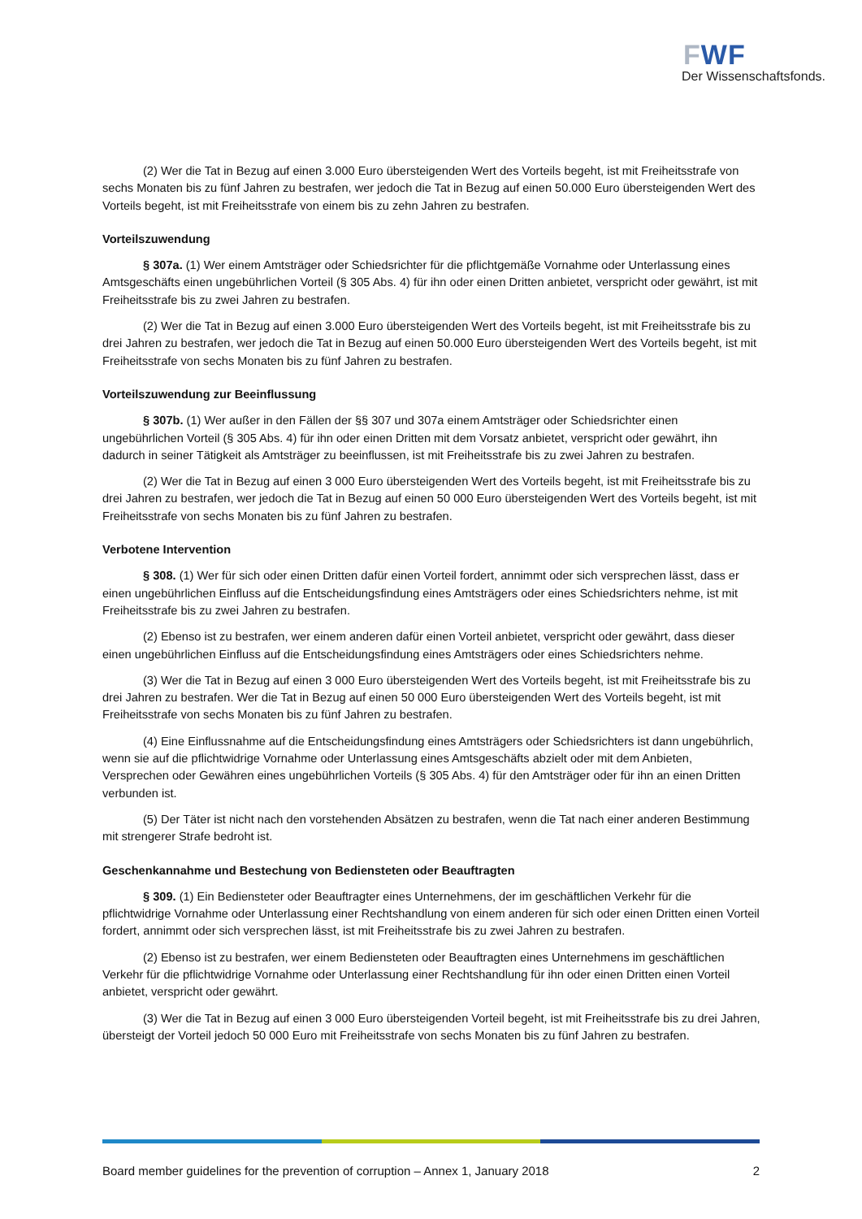FWF
Der Wissenschaftsfonds.
(2) Wer die Tat in Bezug auf einen 3.000 Euro übersteigenden Wert des Vorteils begeht, ist mit Freiheitsstrafe von sechs Monaten bis zu fünf Jahren zu bestrafen, wer jedoch die Tat in Bezug auf einen 50.000 Euro übersteigenden Wert des Vorteils begeht, ist mit Freiheitsstrafe von einem bis zu zehn Jahren zu bestrafen.
Vorteilszuwendung
§ 307a. (1) Wer einem Amtsträger oder Schiedsrichter für die pflichtgemäße Vornahme oder Unterlassung eines Amtsgeschäfts einen ungebührlichen Vorteil (§ 305 Abs. 4) für ihn oder einen Dritten anbietet, verspricht oder gewährt, ist mit Freiheitsstrafe bis zu zwei Jahren zu bestrafen.
(2) Wer die Tat in Bezug auf einen 3.000 Euro übersteigenden Wert des Vorteils begeht, ist mit Freiheitsstrafe bis zu drei Jahren zu bestrafen, wer jedoch die Tat in Bezug auf einen 50.000 Euro übersteigenden Wert des Vorteils begeht, ist mit Freiheitsstrafe von sechs Monaten bis zu fünf Jahren zu bestrafen.
Vorteilszuwendung zur Beeinflussung
§ 307b. (1) Wer außer in den Fällen der §§ 307 und 307a einem Amtsträger oder Schiedsrichter einen ungebührlichen Vorteil (§ 305 Abs. 4) für ihn oder einen Dritten mit dem Vorsatz anbietet, verspricht oder gewährt, ihn dadurch in seiner Tätigkeit als Amtsträger zu beeinflussen, ist mit Freiheitsstrafe bis zu zwei Jahren zu bestrafen.
(2) Wer die Tat in Bezug auf einen 3 000 Euro übersteigenden Wert des Vorteils begeht, ist mit Freiheitsstrafe bis zu drei Jahren zu bestrafen, wer jedoch die Tat in Bezug auf einen 50 000 Euro übersteigenden Wert des Vorteils begeht, ist mit Freiheitsstrafe von sechs Monaten bis zu fünf Jahren zu bestrafen.
Verbotene Intervention
§ 308. (1) Wer für sich oder einen Dritten dafür einen Vorteil fordert, annimmt oder sich versprechen lässt, dass er einen ungebührlichen Einfluss auf die Entscheidungsfindung eines Amtsträgers oder eines Schiedsrichters nehme, ist mit Freiheitsstrafe bis zu zwei Jahren zu bestrafen.
(2) Ebenso ist zu bestrafen, wer einem anderen dafür einen Vorteil anbietet, verspricht oder gewährt, dass dieser einen ungebührlichen Einfluss auf die Entscheidungsfindung eines Amtsträgers oder eines Schiedsrichters nehme.
(3) Wer die Tat in Bezug auf einen 3 000 Euro übersteigenden Wert des Vorteils begeht, ist mit Freiheitsstrafe bis zu drei Jahren zu bestrafen. Wer die Tat in Bezug auf einen 50 000 Euro übersteigenden Wert des Vorteils begeht, ist mit Freiheitsstrafe von sechs Monaten bis zu fünf Jahren zu bestrafen.
(4) Eine Einflussnahme auf die Entscheidungsfindung eines Amtsträgers oder Schiedsrichters ist dann ungebührlich, wenn sie auf die pflichtwidrige Vornahme oder Unterlassung eines Amtsgeschäfts abzielt oder mit dem Anbieten, Versprechen oder Gewähren eines ungebührlichen Vorteils (§ 305 Abs. 4) für den Amtsträger oder für ihn an einen Dritten verbunden ist.
(5) Der Täter ist nicht nach den vorstehenden Absätzen zu bestrafen, wenn die Tat nach einer anderen Bestimmung mit strengerer Strafe bedroht ist.
Geschenkannahme und Bestechung von Bediensteten oder Beauftragten
§ 309. (1) Ein Bediensteter oder Beauftragter eines Unternehmens, der im geschäftlichen Verkehr für die pflichtwidrige Vornahme oder Unterlassung einer Rechtshandlung von einem anderen für sich oder einen Dritten einen Vorteil fordert, annimmt oder sich versprechen lässt, ist mit Freiheitsstrafe bis zu zwei Jahren zu bestrafen.
(2) Ebenso ist zu bestrafen, wer einem Bediensteten oder Beauftragten eines Unternehmens im geschäftlichen Verkehr für die pflichtwidrige Vornahme oder Unterlassung einer Rechtshandlung für ihn oder einen Dritten einen Vorteil anbietet, verspricht oder gewährt.
(3) Wer die Tat in Bezug auf einen 3 000 Euro übersteigenden Vorteil begeht, ist mit Freiheitsstrafe bis zu drei Jahren, übersteigt der Vorteil jedoch 50 000 Euro mit Freiheitsstrafe von sechs Monaten bis zu fünf Jahren zu bestrafen.
Board member guidelines for the prevention of corruption – Annex 1, January 2018 2